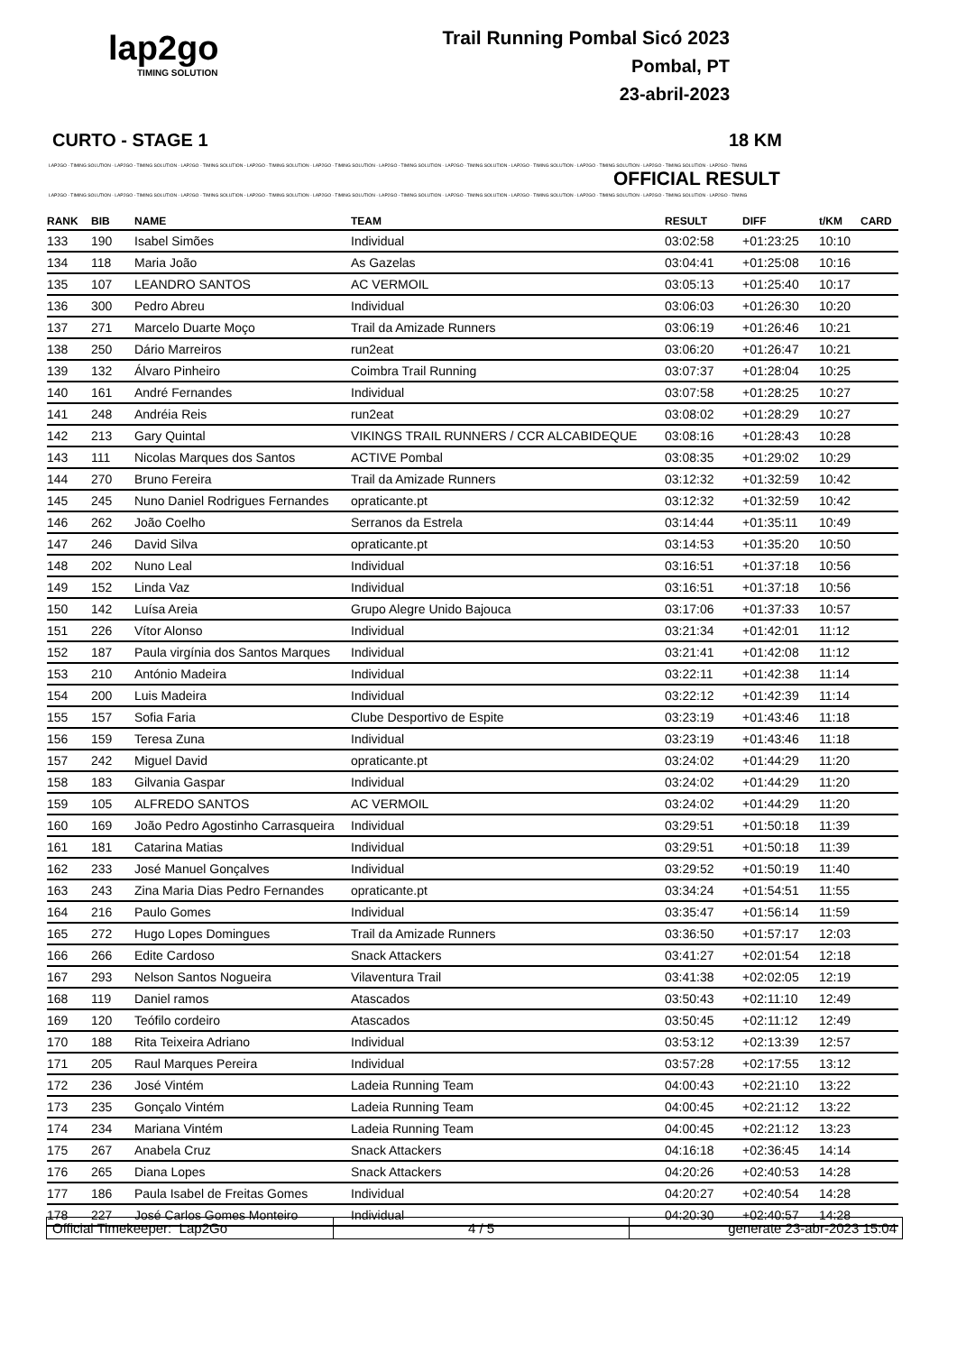lap2go
TIMING SOLUTION
Trail Running Pombal Sicó 2023
Pombal, PT
23-abril-2023
CURTO - STAGE 1 18 KM
LAP2GO - TIMING SOLUTION - LAP2GO - TIMING SOLUTION - LAP2GO - TIMING SOLUTION - LAP2GO - TIMING SOLUTION - LAP2GO - TIMING SOLUTION - LAP2GO - TIMING SOLUTION - LAP2GO - TIMING SOLUTION - LAP2GO - TIMING SOLUTION - LAP2GO - TIMING SOLUTION - LAP2GO - TIMING SOLUTION - LAP2GO - TIMING
OFFICIAL RESULT
LAP2GO - TIMING SOLUTION - LAP2GO - TIMING SOLUTION - LAP2GO - TIMING SOLUTION - LAP2GO - TIMING SOLUTION - LAP2GO - TIMING SOLUTION - LAP2GO - TIMING SOLUTION - LAP2GO - TIMING SOLUTION - LAP2GO - TIMING SOLUTION - LAP2GO - TIMING SOLUTION - LAP2GO - TIMING SOLUTION - LAP2GO - TIMING
| RANK | BIB | NAME | TEAM | RESULT | DIFF | t/KM | CARD |
| --- | --- | --- | --- | --- | --- | --- | --- |
| 133 | 190 | Isabel Simões | Individual | 03:02:58 | +01:23:25 | 10:10 | |
| 134 | 118 | Maria João | As Gazelas | 03:04:41 | +01:25:08 | 10:16 | |
| 135 | 107 | LEANDRO SANTOS | AC VERMOIL | 03:05:13 | +01:25:40 | 10:17 | |
| 136 | 300 | Pedro Abreu | Individual | 03:06:03 | +01:26:30 | 10:20 | |
| 137 | 271 | Marcelo Duarte Moço | Trail da Amizade Runners | 03:06:19 | +01:26:46 | 10:21 | |
| 138 | 250 | Dário Marreiros | run2eat | 03:06:20 | +01:26:47 | 10:21 | |
| 139 | 132 | Álvaro Pinheiro | Coimbra Trail Running | 03:07:37 | +01:28:04 | 10:25 | |
| 140 | 161 | André Fernandes | Individual | 03:07:58 | +01:28:25 | 10:27 | |
| 141 | 248 | Andréia Reis | run2eat | 03:08:02 | +01:28:29 | 10:27 | |
| 142 | 213 | Gary Quintal | VIKINGS TRAIL RUNNERS / CCR ALCABIDEQUE | 03:08:16 | +01:28:43 | 10:28 | |
| 143 | 111 | Nicolas Marques dos Santos | ACTIVE Pombal | 03:08:35 | +01:29:02 | 10:29 | |
| 144 | 270 | Bruno Fereira | Trail da Amizade Runners | 03:12:32 | +01:32:59 | 10:42 | |
| 145 | 245 | Nuno Daniel Rodrigues Fernandes | opraticante.pt | 03:12:32 | +01:32:59 | 10:42 | |
| 146 | 262 | João Coelho | Serranos da Estrela | 03:14:44 | +01:35:11 | 10:49 | |
| 147 | 246 | David Silva | opraticante.pt | 03:14:53 | +01:35:20 | 10:50 | |
| 148 | 202 | Nuno Leal | Individual | 03:16:51 | +01:37:18 | 10:56 | |
| 149 | 152 | Linda Vaz | Individual | 03:16:51 | +01:37:18 | 10:56 | |
| 150 | 142 | Luísa Areia | Grupo Alegre Unido Bajouca | 03:17:06 | +01:37:33 | 10:57 | |
| 151 | 226 | Vítor Alonso | Individual | 03:21:34 | +01:42:01 | 11:12 | |
| 152 | 187 | Paula virgínia dos Santos Marques | Individual | 03:21:41 | +01:42:08 | 11:12 | |
| 153 | 210 | António Madeira | Individual | 03:22:11 | +01:42:38 | 11:14 | |
| 154 | 200 | Luis Madeira | Individual | 03:22:12 | +01:42:39 | 11:14 | |
| 155 | 157 | Sofia Faria | Clube Desportivo de Espite | 03:23:19 | +01:43:46 | 11:18 | |
| 156 | 159 | Teresa Zuna | Individual | 03:23:19 | +01:43:46 | 11:18 | |
| 157 | 242 | Miguel David | opraticante.pt | 03:24:02 | +01:44:29 | 11:20 | |
| 158 | 183 | Gilvania Gaspar | Individual | 03:24:02 | +01:44:29 | 11:20 | |
| 159 | 105 | ALFREDO SANTOS | AC VERMOIL | 03:24:02 | +01:44:29 | 11:20 | |
| 160 | 169 | João Pedro Agostinho Carrasqueira | Individual | 03:29:51 | +01:50:18 | 11:39 | |
| 161 | 181 | Catarina Matias | Individual | 03:29:51 | +01:50:18 | 11:39 | |
| 162 | 233 | José Manuel Gonçalves | Individual | 03:29:52 | +01:50:19 | 11:40 | |
| 163 | 243 | Zina Maria Dias Pedro Fernandes | opraticante.pt | 03:34:24 | +01:54:51 | 11:55 | |
| 164 | 216 | Paulo Gomes | Individual | 03:35:47 | +01:56:14 | 11:59 | |
| 165 | 272 | Hugo Lopes Domingues | Trail da Amizade Runners | 03:36:50 | +01:57:17 | 12:03 | |
| 166 | 266 | Edite Cardoso | Snack Attackers | 03:41:27 | +02:01:54 | 12:18 | |
| 167 | 293 | Nelson Santos Nogueira | Vilaventura Trail | 03:41:38 | +02:02:05 | 12:19 | |
| 168 | 119 | Daniel ramos | Atascados | 03:50:43 | +02:11:10 | 12:49 | |
| 169 | 120 | Teófilo cordeiro | Atascados | 03:50:45 | +02:11:12 | 12:49 | |
| 170 | 188 | Rita Teixeira Adriano | Individual | 03:53:12 | +02:13:39 | 12:57 | |
| 171 | 205 | Raul Marques Pereira | Individual | 03:57:28 | +02:17:55 | 13:12 | |
| 172 | 236 | José Vintém | Ladeia Running Team | 04:00:43 | +02:21:10 | 13:22 | |
| 173 | 235 | Gonçalo Vintém | Ladeia Running Team | 04:00:45 | +02:21:12 | 13:22 | |
| 174 | 234 | Mariana Vintém | Ladeia Running Team | 04:00:45 | +02:21:12 | 13:23 | |
| 175 | 267 | Anabela Cruz | Snack Attackers | 04:16:18 | +02:36:45 | 14:14 | |
| 176 | 265 | Diana Lopes | Snack Attackers | 04:20:26 | +02:40:53 | 14:28 | |
| 177 | 186 | Paula Isabel de Freitas Gomes | Individual | 04:20:27 | +02:40:54 | 14:28 | |
| 178 | 227 | José Carlos Gomes Monteiro | Individual | 04:20:30 | +02:40:57 | 14:28 | |
| Official Timekeeper: Lap2Go | 4 / 5 | generate 23-abr-2023 15:04 |